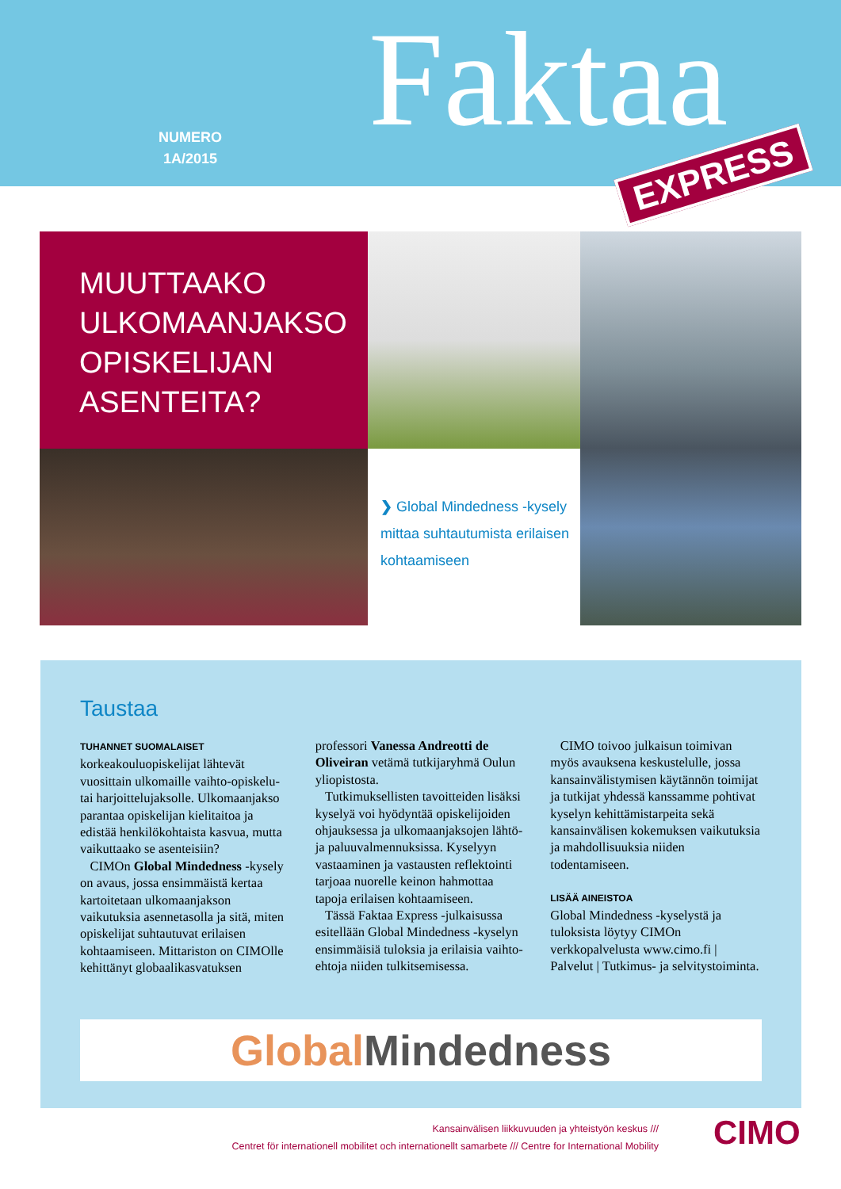NUMERO
1A/2015
Faktaa
EXPRESS
MUUTTAAKO ULKOMAANJAKSO OPISKELIJAN ASENTEITA?
❯ Global Mindedness -kysely mittaa suhtautumista erilaisen kohtaamiseen
Taustaa
TUHANNET SUOMALAISET korkeakouluopiskelijat lähtevät vuosittain ulkomaille vaihto-opiskelu- tai harjoittelujaksolle. Ulkomaanjakso parantaa opiskelijan kielitaitoa ja edistää henkilökohtaista kasvua, mutta vaikuttaako se asenteisiin?
CIMOn Global Mindedness -kysely on avaus, jossa ensimmäistä kertaa kartoitetaan ulkomaanjakson vaikutuksia asennetasolla ja sitä, miten opiskelijat suhtautuvat erilaisen kohtaamiseen. Mittariston on CIMOlle kehittänyt globaalikasvatuksen professori Vanessa Andreotti de Oliveiran vetämä tutkijaryhmä Oulun yliopistosta.
Tutkimuksellisten tavoitteiden lisäksi kyselyä voi hyödyntää opiskelijoiden ohjauksessa ja ulkomaanjaksojen lähtö- ja paluuvalmennuksissa. Kyselyyn vastaaminen ja vastausten reflektointi tarjoaa nuorelle keinon hahmottaa tapoja erilaisen kohtaamiseen.
Tässä Faktaa Express -julkaisussa esitellään Global Mindedness -kyselyn ensimmäisiä tuloksia ja erilaisia vaihto-ehtoja niiden tulkitsemisessa.
CIMO toivoo julkaisun toimivan myös avauksena keskustelulle, jossa kansainvälistymisen käytännön toimijat ja tutkijat yhdessä kanssamme pohtivat kyselyn kehittämistarpeita sekä kansainvälisen kokemuksen vaikutuksia ja mahdollisuuksia niiden todentamiseen.
LISÄÄ AINEISTOA
Global Mindedness -kyselystä ja tuloksista löytyy CIMOn verkkopalvelusta www.cimo.fi | Palvelut | Tutkimus- ja selvitystoiminta.
Global Mindedness
Kansainvälisen liikkuvuuden ja yhteistyön keskus ///
Centret för internationell mobilitet och internationellt samarbete /// Centre for International Mobility
CIMO